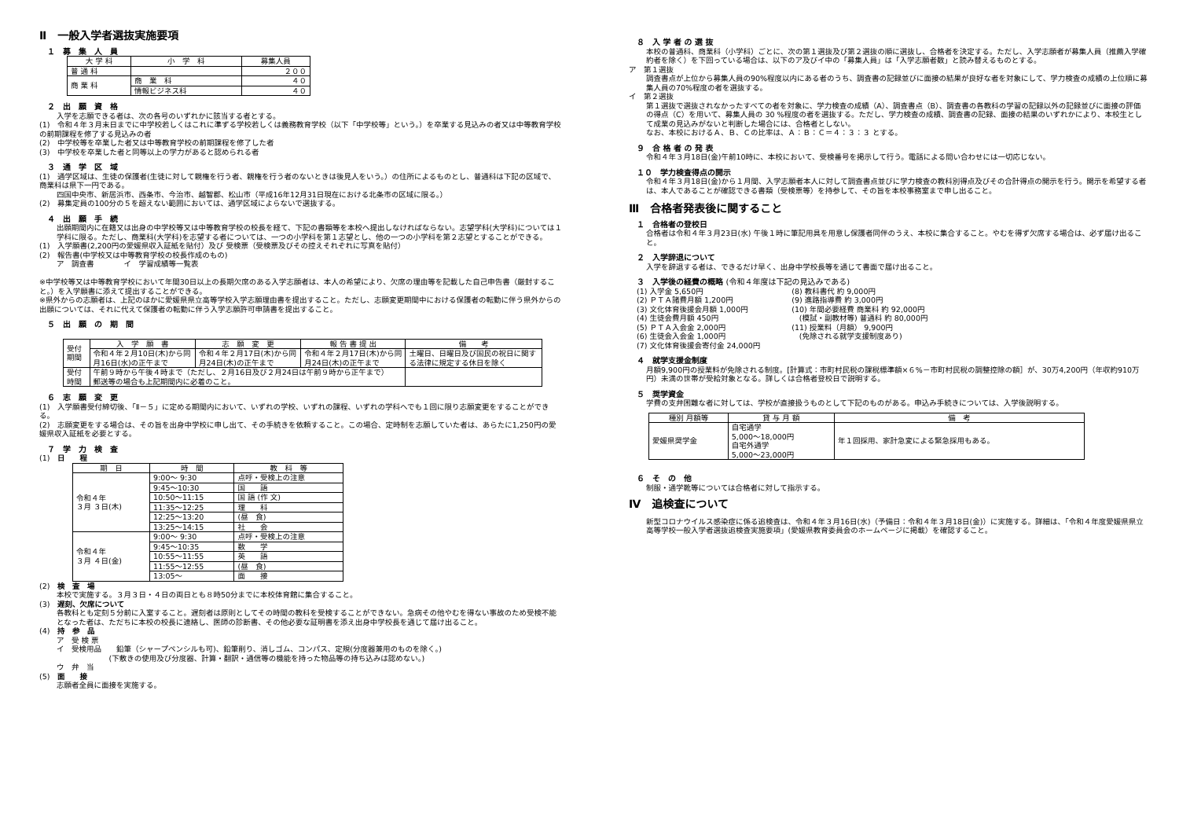Ⅱ　一般入学者選抜実施要項
１　募　集　人　員
| 大 学 科 | 小 学 科 | 募集人員 |
| --- | --- | --- |
| 普 通 科 | | ２００ |
| 商 業 科 | 商 業 科 | ４０ |
| | 情報ビジネス科 | ４０ |
２　出　願　資　格
入学を志願できる者は、次の各号のいずれかに該当する者とする。
(1)　令和４年３月末日までに中学校若しくはこれに準ずる学校若しくは義務教育学校（以下「中学校等」という。）を卒業する見込みの者又は中等教育学校の前期課程を修了する見込みの者
(2)　中学校等を卒業した者又は中等教育学校の前期課程を修了した者
(3)　中学校を卒業した者と同等以上の学力があると認められる者
３　通　学　区　域
(1)　通学区域は、生徒の保護者(生徒に対して親権を行う者、親権を行う者のないときは後見人をいう。）の住所によるものとし、普通科は下記の区域で、商業科は県下一円である。
四国中央市、新居浜市、西条市、今治市、越智郡、松山市（平成16年12月31日現在における北条市の区域に限る。）
(2)　募集定員の100分の５を超えない範囲においては、通学区域によらないで選抜する。
４　出　願　手　続
出願期間内に在籍又は出身の中学校等又は中等教育学校の校長を経て、下記の書類等を本校へ提出しなければならない。志望学科(大学科)については１学科に限る。ただし、商業科(大学科)を志望する者については、一つの小学科を第１志望とし、他の一つの小学科を第２志望とすることができる。
(1)　入学願書(2,200円の愛媛県収入証紙を貼付）及び 受検票（受検票及びその控えそれぞれに写真を貼付）
(2)　報告書(中学校又は中等教育学校の校長作成のもの)
ア　調査書　　　　イ　学習成績等一覧表
※中学校等又は中等教育学校において年間30日以上の長期欠席のある入学志願者は、本人の希望により、欠席の理由等を記載した自己申告書（厳封すること。）を入学願書に添えて提出することができる。
※県外からの志願者は、上記のほかに愛媛県県立高等学校入学志願理由書を提出すること。ただし、志願変更期間中における保護者の転勤に伴う県外からの出願については、それに代えて保護者の転勤に伴う入学志願許可申請書を提出すること。
５　出　願　の　期　間
| 受付期間 | 入 学 願 書 | 志 願 変 更 | 報 告 書 提 出 | 備 考 |
| | 令和４年２月10日(木)から同月16日(水)の正午まで | 令和４年２月17日(木)から同月24日(木)の正午まで | 令和４年２月17日(木)から同月24日(木)の正午まで | 土曜日、日曜日及び国民の祝日に関する法律に規定する休日を除く |
| 受付時間 | 午前９時から午後４時まで（ただし、２月16日及び２月24日は午前９時から正午まで） 郵送等の場合も上記期間内に必着のこと。 | | | |
６　志　願　変　更
(1)　入学願書受付締切後、「Ⅱ－５」に定める期間内において、いずれの学校、いずれの課程、いずれの学科へでも１回に限り志願変更をすることができる。
(2)　志願変更をする場合は、その旨を出身中学校に申し出て、その手続きを依頼すること。この場合、定時制を志願していた者は、あらたに1,250円の愛媛県収入証紙を必要とする。
７　学　力　検　査
(1)　日　　程
| 期 日 | 時 間 | 教 科 等 |
| --- | --- | --- |
| 令和４年 ３月 ３日(木) | 9:00～ 9:30 | 点呼・受検上の注意 |
| | 9:45～10:30 | 国 語 |
| | 10:50～11:15 | 国 語 (作 文) |
| | 11:35～12:25 | 理 科 |
| | 12:25～13:20 | (昼 食) |
| | 13:25～14:15 | 社 会 |
| 令和４年 ３月 ４日(金) | 9:00～ 9:30 | 点呼・受検上の注意 |
| | 9:45～10:35 | 数 学 |
| | 10:55～11:55 | 英 語 |
| | 11:55～12:55 | (昼 食) |
| | 13:05～ | 面 接 |
(2)　検　査　場
本校で実施する。３月３日・４日の両日とも８時50分までに本校体育館に集合すること。
(3)　遅刻、欠席について
各教科とも定刻５分前に入室すること。遅刻者は原則としてその時間の教科を受検することができない。急病その他やむを得ない事故のため受検不能となった者は、ただちに本校の校長に連絡し、医師の診断書、その他必要な証明書を添え出身中学校長を通じて届け出ること。
(4)　持　参　品
ア　受 検 票
イ　受検用品　　鉛筆（シャープペンシルも可)、鉛筆削り、消しゴム、コンパス、定規(分度器兼用のものを除く。)
　　　　　　　(下敷きの使用及び分度器、計算・翻訳・通信等の機能を持った物品等の持ち込みは認めない。)
ウ　弁　当
(5)　面　　接
志願者全員に面接を実施する。
８　入 学 者 の 選 抜
本校の普通科、商業科（小学科）ごとに、次の第１選抜及び第２選抜の順に選抜し、合格者を決定する。ただし、入学志願者が募集人員（推薦入学確約者を除く）を下回っている場合は、以下のア及びイ中の「募集人員」は「入学志願者数」と読み替えるものとする。
ア　第１選抜
調査書点が上位から募集人員の90%程度以内にある者のうち、調査書の記録並びに面接の結果が良好な者を対象にして、学力検査の成績の上位順に募集人員の70%程度の者を選抜する。
イ　第２選抜
第１選抜で選抜されなかったすべての者を対象に、学力検査の成績（A）、調査書点（B）、調査書の各教科の学習の記録以外の記録並びに面接の評価の得点（C）を用いて、募集人員の 30 %程度の者を選抜する。ただし、学力検査の成績、調査書の記録、面接の結果のいずれかにより、本校生として成業の見込みがないと判断した場合には、合格者としない。
なお、本校におけるＡ、Ｂ、Ｃの比率は、Ａ：Ｂ：Ｃ＝４：３：３ とする。
９　合 格 者 の 発 表
令和４年３月18日(金)午前10時に、本校において、受検番号を掲示して行う。電話による問い合わせには一切応じない。
１０　学力検査得点の開示
令和４年３月18日(金)から１月間、入学志願者本人に対して調査書点並びに学力検査の教科別得点及びその合計得点の開示を行う。開示を希望する者は、本人であることが確認できる書類（受検票等）を持参して、その旨を本校事務室まで申し出ること。
Ⅲ　合格者発表後に関すること
１　合格者の登校日
合格者は令和４年３月23日(水) 午後１時に筆記用具を用意し保護者同伴のうえ、本校に集合すること。やむを得ず欠席する場合は、必ず届け出ること。
２　入学辞退について
入学を辞退する者は、できるだけ早く、出身中学校長等を通じて書面で届け出ること。
３　入学後の経費の概略 (令和４年度は下記の見込みである)
(1) 入学金 5,650円
(2) ＰＴＡ諸費月額 1,200円
(3) 文化体育後援会月額 1,000円
(4) 生徒会費月額 450円
(5) ＰＴＡ入会金 2,000円
(6) 生徒会入会金 1,000円
(7) 文化体育後援会寄付金 24,000円
(8) 教科書代 約 9,000円
(9) 進路指導費 約 3,000円
(10) 年間必要経費 商業科 約 92,000円
　(模試・副教材等) 普通科 約 80,000円
(11) 授業料（月額） 9,900円
　(免除される就学支援制度あり)
４　就学支援金制度
月額9,900円の授業料が免除される制度。[計算式：市町村民税の課税標準額×６%－市町村民税の調整控除の額］が、30万4,200円（年収約910万円）未満の世帯が受給対象となる。詳しくは合格者登校日で説明する。
５　奨学資金
学費の支弁困難な者に対しては、学校が直接扱うものとして下記のものがある。申込み手続きについては、入学後説明する。
| 種別 月額等 | 貸 与 月 額 | 備 考 |
| --- | --- | --- |
| 愛媛県奨学金 | 自宅通学 5,000～18,000円 自宅外通学 5,000～23,000円 | 年１回採用、家計急変による緊急採用もある。 |
６　そ　の　他
制服・通学靴等については合格者に対して指示する。
Ⅳ　追検査について
新型コロナウイルス感染症に係る追検査は、令和４年３月16日(水)（予備日：令和４年３月18日(金)）に実施する。詳細は、「令和４年度愛媛県県立高等学校一般入学者選抜追検査実施要項」(愛媛県教育委員会のホームページに掲載）を確認すること。